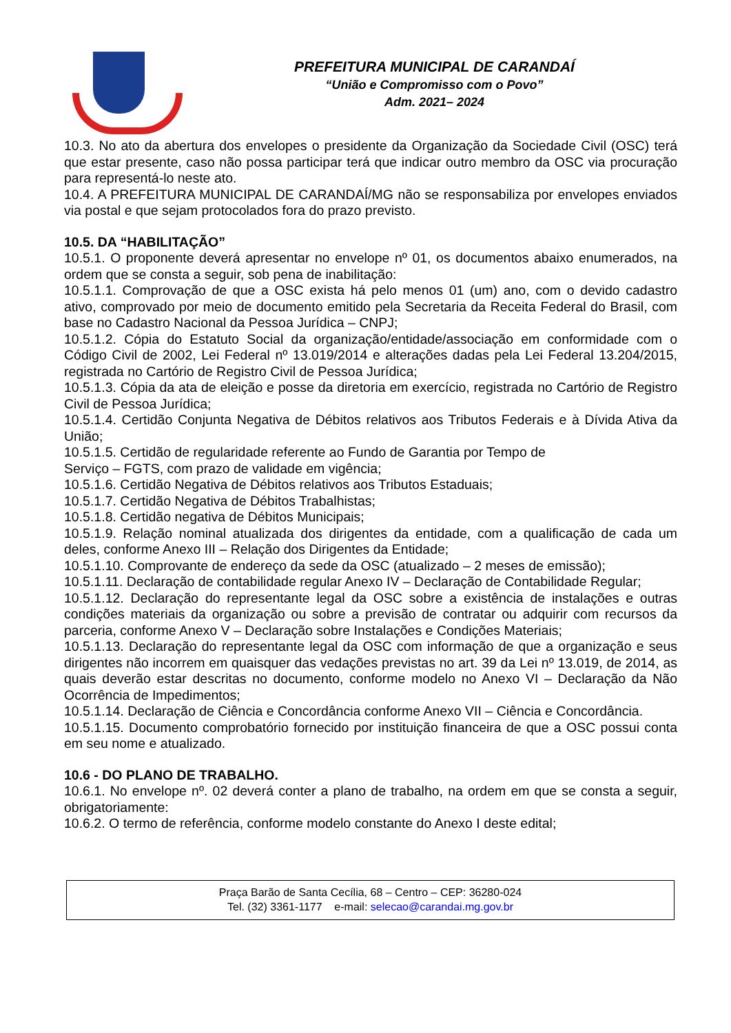PREFEITURA MUNICIPAL DE CARANDAÍ
“União e Compromisso com o Povo”
Adm. 2021– 2024
10.3. No ato da abertura dos envelopes o presidente da Organização da Sociedade Civil (OSC) terá que estar presente, caso não possa participar terá que indicar outro membro da OSC via procuração para representá-lo neste ato.
10.4. A PREFEITURA MUNICIPAL DE CARANDAÍ/MG não se responsabiliza por envelopes enviados via postal e que sejam protocolados fora do prazo previsto.
10.5. DA “HABILITAÇÃO”
10.5.1. O proponente deverá apresentar no envelope nº 01, os documentos abaixo enumerados, na ordem que se consta a seguir, sob pena de inabilitação:
10.5.1.1. Comprovação de que a OSC exista há pelo menos 01 (um) ano, com o devido cadastro ativo, comprovado por meio de documento emitido pela Secretaria da Receita Federal do Brasil, com base no Cadastro Nacional da Pessoa Jurídica – CNPJ;
10.5.1.2. Cópia do Estatuto Social da organização/entidade/associação em conformidade com o Código Civil de 2002, Lei Federal nº 13.019/2014 e alterações dadas pela Lei Federal 13.204/2015, registrada no Cartório de Registro Civil de Pessoa Jurídica;
10.5.1.3. Cópia da ata de eleição e posse da diretoria em exercício, registrada no Cartório de Registro Civil de Pessoa Jurídica;
10.5.1.4. Certidão Conjunta Negativa de Débitos relativos aos Tributos Federais e à Dívida Ativa da União;
10.5.1.5. Certidão de regularidade referente ao Fundo de Garantia por Tempo de
Serviço – FGTS, com prazo de validade em vigência;
10.5.1.6. Certidão Negativa de Débitos relativos aos Tributos Estaduais;
10.5.1.7. Certidão Negativa de Débitos Trabalhistas;
10.5.1.8. Certidão negativa de Débitos Municipais;
10.5.1.9. Relação nominal atualizada dos dirigentes da entidade, com a qualificação de cada um deles, conforme Anexo III – Relação dos Dirigentes da Entidade;
10.5.1.10. Comprovante de endereço da sede da OSC (atualizado – 2 meses de emissão);
10.5.1.11. Declaração de contabilidade regular Anexo IV – Declaração de Contabilidade Regular;
10.5.1.12. Declaração do representante legal da OSC sobre a existência de instalações e outras condições materiais da organização ou sobre a previsão de contratar ou adquirir com recursos da parceria, conforme Anexo V – Declaração sobre Instalações e Condições Materiais;
10.5.1.13. Declaração do representante legal da OSC com informação de que a organização e seus dirigentes não incorrem em quaisquer das vedações previstas no art. 39 da Lei nº 13.019, de 2014, as quais deverão estar descritas no documento, conforme modelo no Anexo VI – Declaração da Não Ocorrência de Impedimentos;
10.5.1.14. Declaração de Ciência e Concordância conforme Anexo VII – Ciência e Concordância.
10.5.1.15. Documento comprobatório fornecido por instituição financeira de que a OSC possui conta em seu nome e atualizado.
10.6 - DO PLANO DE TRABALHO.
10.6.1. No envelope nº. 02 deverá conter a plano de trabalho, na ordem em que se consta a seguir, obrigatoriamente:
10.6.2. O termo de referência, conforme modelo constante do Anexo I deste edital;
Praça Barão de Santa Cecília, 68 – Centro – CEP: 36280-024
Tel. (32) 3361-1177 e-mail: selecao@carandai.mg.gov.br